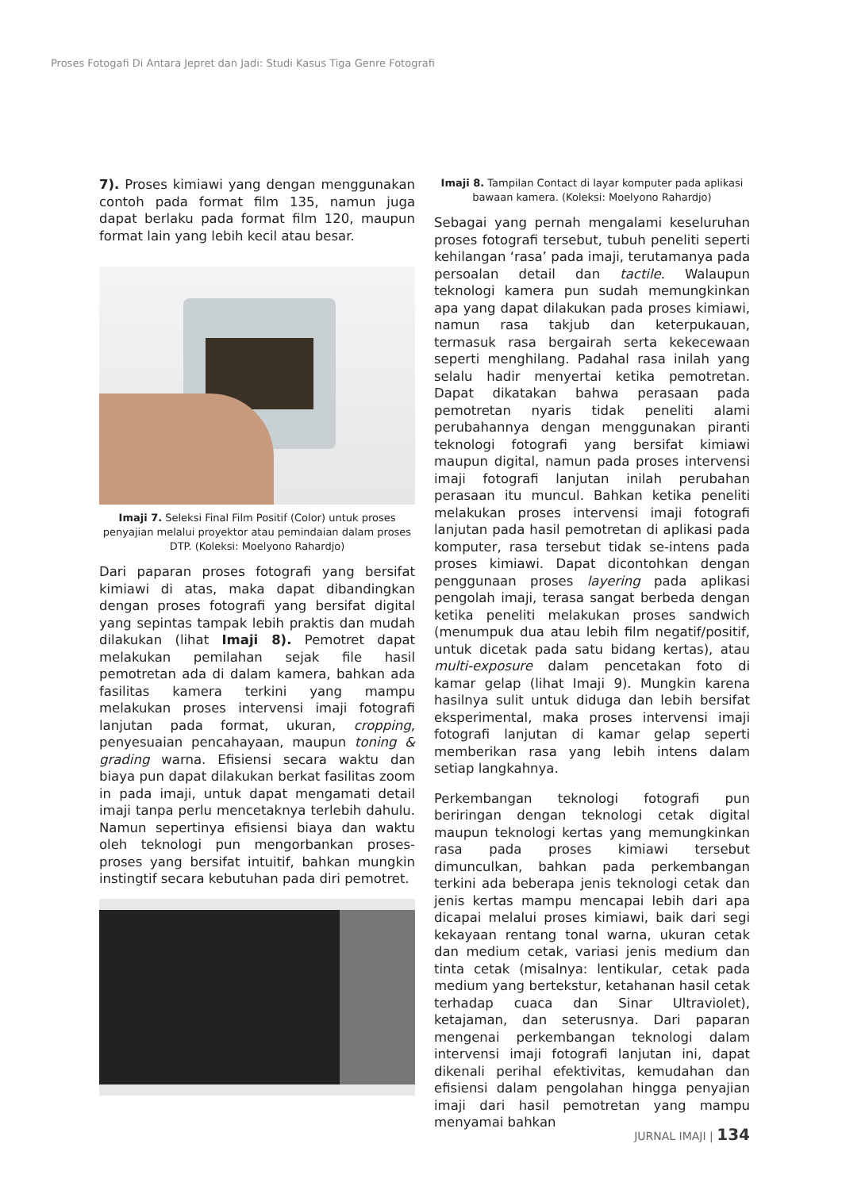Proses Fotogafi Di Antara Jepret dan Jadi: Studi Kasus Tiga Genre Fotografi
7). Proses kimiawi yang dengan menggunakan contoh pada format film 135, namun juga dapat berlaku pada format film 120, maupun format lain yang lebih kecil atau besar.
Imaji 7. Seleksi Final Film Positif (Color) untuk proses penyajian melalui proyektor atau pemindaian dalam proses DTP. (Koleksi: Moelyono Rahardjo)
Dari paparan proses fotografi yang bersifat kimiawi di atas, maka dapat dibandingkan dengan proses fotografi yang bersifat digital yang sepintas tampak lebih praktis dan mudah dilakukan (lihat Imaji 8). Pemotret dapat melakukan pemilahan sejak file hasil pemotretan ada di dalam kamera, bahkan ada fasilitas kamera terkini yang mampu melakukan proses intervensi imaji fotografi lanjutan pada format, ukuran, cropping, penyesuaian pencahayaan, maupun toning & grading warna. Efisiensi secara waktu dan biaya pun dapat dilakukan berkat fasilitas zoom in pada imaji, untuk dapat mengamati detail imaji tanpa perlu mencetaknya terlebih dahulu. Namun sepertinya efisiensi biaya dan waktu oleh teknologi pun mengorbankan proses-proses yang bersifat intuitif, bahkan mungkin instingtif secara kebutuhan pada diri pemotret.
Imaji 8. Tampilan Contact di layar komputer pada aplikasi bawaan kamera. (Koleksi: Moelyono Rahardjo)
Sebagai yang pernah mengalami keseluruhan proses fotografi tersebut, tubuh peneliti seperti kehilangan ‘rasa’ pada imaji, terutamanya pada persoalan detail dan tactile. Walaupun teknologi kamera pun sudah memungkinkan apa yang dapat dilakukan pada proses kimiawi, namun rasa takjub dan keterpukauan, termasuk rasa bergairah serta kekecewaan seperti menghilang. Padahal rasa inilah yang selalu hadir menyertai ketika pemotretan. Dapat dikatakan bahwa perasaan pada pemotretan nyaris tidak peneliti alami perubahannya dengan menggunakan piranti teknologi fotografi yang bersifat kimiawi maupun digital, namun pada proses intervensi imaji fotografi lanjutan inilah perubahan perasaan itu muncul. Bahkan ketika peneliti melakukan proses intervensi imaji fotografi lanjutan pada hasil pemotretan di aplikasi pada komputer, rasa tersebut tidak se-intens pada proses kimiawi. Dapat dicontohkan dengan penggunaan proses layering pada aplikasi pengolah imaji, terasa sangat berbeda dengan ketika peneliti melakukan proses sandwich (menumpuk dua atau lebih film negatif/positif, untuk dicetak pada satu bidang kertas), atau multi-exposure dalam pencetakan foto di kamar gelap (lihat Imaji 9). Mungkin karena hasilnya sulit untuk diduga dan lebih bersifat eksperimental, maka proses intervensi imaji fotografi lanjutan di kamar gelap seperti memberikan rasa yang lebih intens dalam setiap langkahnya.
Perkembangan teknologi fotografi pun beriringan dengan teknologi cetak digital maupun teknologi kertas yang memungkinkan rasa pada proses kimiawi tersebut dimunculkan, bahkan pada perkembangan terkini ada beberapa jenis teknologi cetak dan jenis kertas mampu mencapai lebih dari apa dicapai melalui proses kimiawi, baik dari segi kekayaan rentang tonal warna, ukuran cetak dan medium cetak, variasi jenis medium dan tinta cetak (misalnya: lentikular, cetak pada medium yang bertekstur, ketahanan hasil cetak terhadap cuaca dan Sinar Ultraviolet), ketajaman, dan seterusnya. Dari paparan mengenai perkembangan teknologi dalam intervensi imaji fotografi lanjutan ini, dapat dikenali perihal efektivitas, kemudahan dan efisiensi dalam pengolahan hingga penyajian imaji dari hasil pemotretan yang mampu menyamai bahkan
JURNAL IMAJI | 134